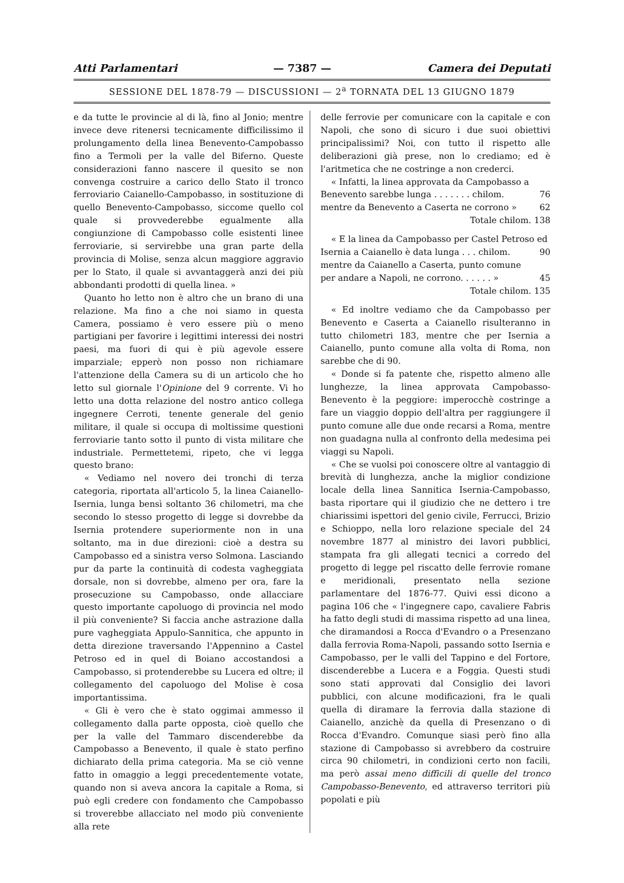Atti Parlamentari — 7387 — Camera dei Deputati
SESSIONE DEL 1878-79 — DISCUSSIONI — 2<sup>a</sup> TORNATA DEL 13 GIUGNO 1879
e da tutte le provincie al di là, fino al Jonio; mentre invece deve ritenersi tecnicamente difficilissimo il prolungamento della linea Benevento-Campobasso fino a Termoli per la valle del Biferno. Queste considerazioni fanno nascere il quesito se non convenga costruire a carico dello Stato il tronco ferroviario Caianello-Campobasso, in sostituzione di quello Benevento-Campobasso, siccome quello col quale si provvederebbe egualmente alla congiunzione di Campobasso colle esistenti linee ferroviarie, si servirebbe una gran parte della provincia di Molise, senza alcun maggiore aggravio per lo Stato, il quale si avvantaggerà anzi dei più abbondanti prodotti di quella linea. »
Quanto ho letto non è altro che un brano di una relazione. Ma fino a che noi siamo in questa Camera, possiamo è vero essere più o meno partigiani per favorire i legittimi interessi dei nostri paesi, ma fuori di qui è più agevole essere imparziale; epperò non posso non richiamare l'attenzione della Camera su di un articolo che ho letto sul giornale l'Opinione del 9 corrente. Vi ho letto una dotta relazione del nostro antico collega ingegnere Cerroti, tenente generale del genio militare, il quale si occupa di moltissime questioni ferroviarie tanto sotto il punto di vista militare che industriale. Permettetemi, ripeto, che vi legga questo brano:
« Vediamo nel novero dei tronchi di terza categoria, riportata all'articolo 5, la linea Caianello-Isernia, lunga bensì soltanto 36 chilometri, ma che secondo lo stesso progetto di legge si dovrebbe da Isernia protendere superiormente non in una soltanto, ma in due direzioni: cioè a destra su Campobasso ed a sinistra verso Solmona. Lasciando pur da parte la continuità di codesta vagheggiata dorsale, non si dovrebbe, almeno per ora, fare la prosecuzione su Campobasso, onde allacciare questo importante capoluogo di provincia nel modo il più conveniente? Si faccia anche astrazione dalla pure vagheggiata Appulo-Sannitica, che appunto in detta direzione traversando l'Appennino a Castel Petroso ed in quel di Boiano accostandosi a Campobasso, si protenderebbe su Lucera ed oltre; il collegamento del capoluogo del Molise è cosa importantissima.
« Gli è vero che è stato oggimai ammesso il collegamento dalla parte opposta, cioè quello che per la valle del Tammaro discenderebbe da Campobasso a Benevento, il quale è stato perfino dichiarato della prima categoria. Ma se ciò venne fatto in omaggio a leggi precedentemente votate, quando non si aveva ancora la capitale a Roma, si può egli credere con fondamento che Campobasso si troverebbe allacciato nel modo più conveniente alla rete
delle ferrovie per comunicare con la capitale e con Napoli, che sono di sicuro i due suoi obiettivi principalissimi? Noi, con tutto il rispetto alle deliberazioni già prese, non lo crediamo; ed è l'aritmetica che ne costringe a non crederci.
« Infatti, la linea approvata da Campobasso a
Benevento sarebbe lunga . . . . . . . chilom. 76
mentre da Benevento a Caserta ne corrono » 62
Totale chilom. 138
« E la linea da Campobasso per Castel Petroso ed
Isernia a Caianello è data lunga . . . chilom. 90
mentre da Caianello a Caserta, punto comune
per andare a Napoli, ne corrono. . . . . . » 45
Totale chilom. 135
« Ed inoltre vediamo che da Campobasso per Benevento e Caserta a Caianello risulteranno in tutto chilometri 183, mentre che per Isernia a Caianello, punto comune alla volta di Roma, non sarebbe che di 90.
« Donde si fa patente che, rispetto almeno alle lunghezze, la linea approvata Campobasso-Benevento è la peggiore: imperocchè costringe a fare un viaggio doppio dell'altra per raggiungere il punto comune alle due onde recarsi a Roma, mentre non guadagna nulla al confronto della medesima pei viaggi su Napoli.
« Che se vuolsi poi conoscere oltre al vantaggio di brevità di lunghezza, anche la miglior condizione locale della linea Sannitica Isernia-Campobasso, basta riportare qui il giudizio che ne dettero i tre chiarissimi ispettori del genio civile, Ferrucci, Brizio e Schioppo, nella loro relazione speciale del 24 novembre 1877 al ministro dei lavori pubblici, stampata fra gli allegati tecnici a corredo del progetto di legge pel riscatto delle ferrovie romane e meridionali, presentato nella sezione parlamentare del 1876-77. Quivi essi dicono a pagina 106 che « l'ingegnere capo, cavaliere Fabris ha fatto degli studi di massima rispetto ad una linea, che diramandosi a Rocca d'Evandro o a Presenzano dalla ferrovia Roma-Napoli, passando sotto Isernia e Campobasso, per le valli del Tappino e del Fortore, discenderebbe a Lucera e a Foggia. Questi studi sono stati approvati dal Consiglio dei lavori pubblici, con alcune modificazioni, fra le quali quella di diramare la ferrovia dalla stazione di Caianello, anzichè da quella di Presenzano o di Rocca d'Evandro. Comunque siasi però fino alla stazione di Campobasso si avrebbero da costruire circa 90 chilometri, in condizioni certo non facili, ma però assai meno difficili di quelle del tronco Campobasso-Benevento, ed attraverso territori più popolati e più